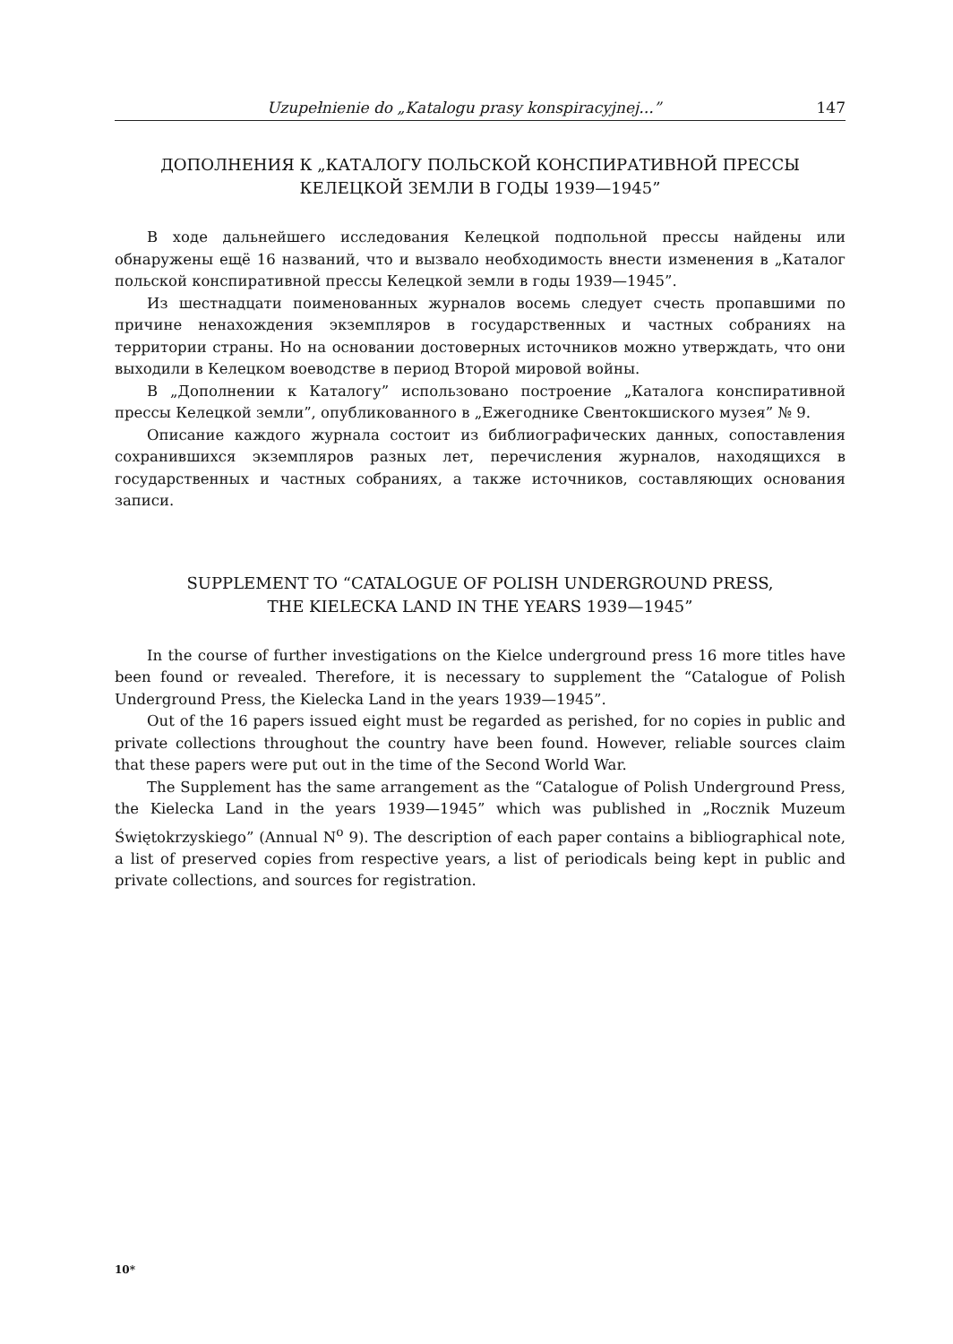Uzupełnienie do „Katalogu prasy konspiracyjnej...” 147
ДОПОЛНЕНИЯ К „КАТАЛОГУ ПОЛЬСКОЙ КОНСПИРАТИВНОЙ ПРЕССЫ
КЕЛЕЦКОЙ ЗЕМЛИ В ГОДЫ 1939—1945”
В ходе дальнейшего исследования Келецкой подпольной прессы найдены или обнаружены ещё 16 названий, что и вызвало необходимость внести изменения в „Каталог польской конспиративной прессы Келецкой земли в годы 1939—1945”.
Из шестнадцати поименованных журналов восемь следует счесть пропавшими по причине ненахождения экземпляров в государственных и частных собраниях на территории страны. Но на основании достоверных источников можно утверждать, что они выходили в Келецком воеводстве в период Второй мировой войны.
В „Дополнении к Каталогу” использовано построение „Каталога конспиративной прессы Келецкой земли”, опубликованного в „Ежегоднике Свентокшиского музея” № 9.
Описание каждого журнала состоит из библиографических данных, сопоставления сохранившихся экземпляров разных лет, перечисления журналов, находящихся в государственных и частных собраниях, а также источников, составляющих основания записи.
SUPPLEMENT TO “CATALOGUE OF POLISH UNDERGROUND PRESS,
THE KIELECKA LAND IN THE YEARS 1939—1945”
In the course of further investigations on the Kielce underground press 16 more titles have been found or revealed. Therefore, it is necessary to supplement the “Catalogue of Polish Underground Press, the Kielecka Land in the years 1939—1945”.
Out of the 16 papers issued eight must be regarded as perished, for no copies in public and private collections throughout the country have been found. However, reliable sources claim that these papers were put out in the time of the Second World War.
The Supplement has the same arrangement as the “Catalogue of Polish Underground Press, the Kielecka Land in the years 1939—1945” which was published in „Rocznik Muzeum Świętokrzyskiego” (Annual N<sup>o</sup> 9). The description of each paper contains a bibliographical note, a list of preserved copies from respective years, a list of periodicals being kept in public and private collections, and sources for registration.
10*